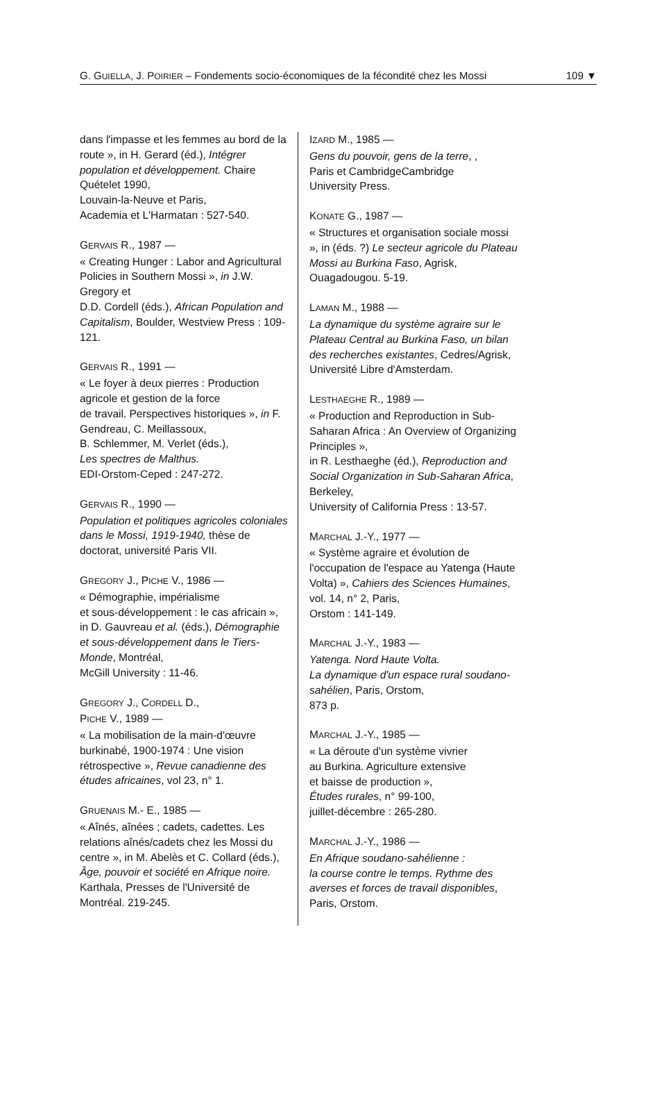G. GUIELLA, J. POIRIER – Fondements socio-économiques de la fécondité chez les Mossi 109 ▼
dans l'impasse et les femmes au bord de la route », in H. Gerard (éd.), Intégrer population et développement. Chaire Quételet 1990,
Louvain-la-Neuve et Paris,
Academia et L'Harmatan : 527-540.
GERVAIS R., 1987 —
« Creating Hunger : Labor and Agricultural Policies in Southern Mossi », in J.W. Gregory et
D.D. Cordell (éds.), African Population and Capitalism, Boulder, Westview Press : 109-121.
GERVAIS R., 1991 —
« Le foyer à deux pierres : Production agricole et gestion de la force
de travail. Perspectives historiques », in F. Gendreau, C. Meillassoux,
B. Schlemmer, M. Verlet (éds.),
Les spectres de Malthus.
EDI-Orstom-Ceped : 247-272.
GERVAIS R., 1990 —
Population et politiques agricoles coloniales dans le Mossi, 1919-1940, thèse de doctorat, université Paris VII.
GREGORY J., PICHE V., 1986 —
« Démographie, impérialisme
et sous-développement : le cas africain », in D. Gauvreau et al. (éds.), Démographie et sous-développement dans le Tiers-Monde, Montréal,
McGill University : 11-46.
GREGORY J., CORDELL D.,
PICHE V., 1989 —
« La mobilisation de la main-d'œuvre burkinabé, 1900-1974 : Une vision rétrospective », Revue canadienne des études africaines, vol 23, n° 1.
GRUENAIS M.- E., 1985 —
« Aînés, aînées ; cadets, cadettes. Les relations aînés/cadets chez les Mossi du centre », in M. Abelès et C. Collard (éds.), Âge, pouvoir et société en Afrique noire. Karthala, Presses de l'Université de Montréal. 219-245.
IZARD M., 1985 —
Gens du pouvoir, gens de la terre, ,
Paris et CambridgeCambridge
University Press.
KONATE G., 1987 —
« Structures et organisation sociale mossi », in (éds. ?) Le secteur agricole du Plateau Mossi au Burkina Faso, Agrisk, Ouagadougou. 5-19.
LAMAN M., 1988 —
La dynamique du système agraire sur le Plateau Central au Burkina Faso, un bilan des recherches existantes, Cedres/Agrisk, Université Libre d'Amsterdam.
LESTHAEGHE R., 1989 —
« Production and Reproduction in Sub-Saharan Africa : An Overview of Organizing Principles »,
in R. Lesthaeghe (éd.), Reproduction and Social Organization in Sub-Saharan Africa, Berkeley,
University of California Press : 13-57.
MARCHAL J.-Y., 1977 —
« Système agraire et évolution de l'occupation de l'espace au Yatenga (Haute Volta) », Cahiers des Sciences Humaines, vol. 14, n° 2, Paris,
Orstom : 141-149.
MARCHAL J.-Y., 1983 —
Yatenga. Nord Haute Volta.
La dynamique d'un espace rural soudano-sahélien, Paris, Orstom,
873 p.
MARCHAL J.-Y., 1985 —
« La déroute d'un système vivrier
au Burkina. Agriculture extensive
et baisse de production »,
Études rurales, n° 99-100,
juillet-décembre : 265-280.
MARCHAL J.-Y., 1986 —
En Afrique soudano-sahélienne :
la course contre le temps. Rythme des averses et forces de travail disponibles, Paris, Orstom.